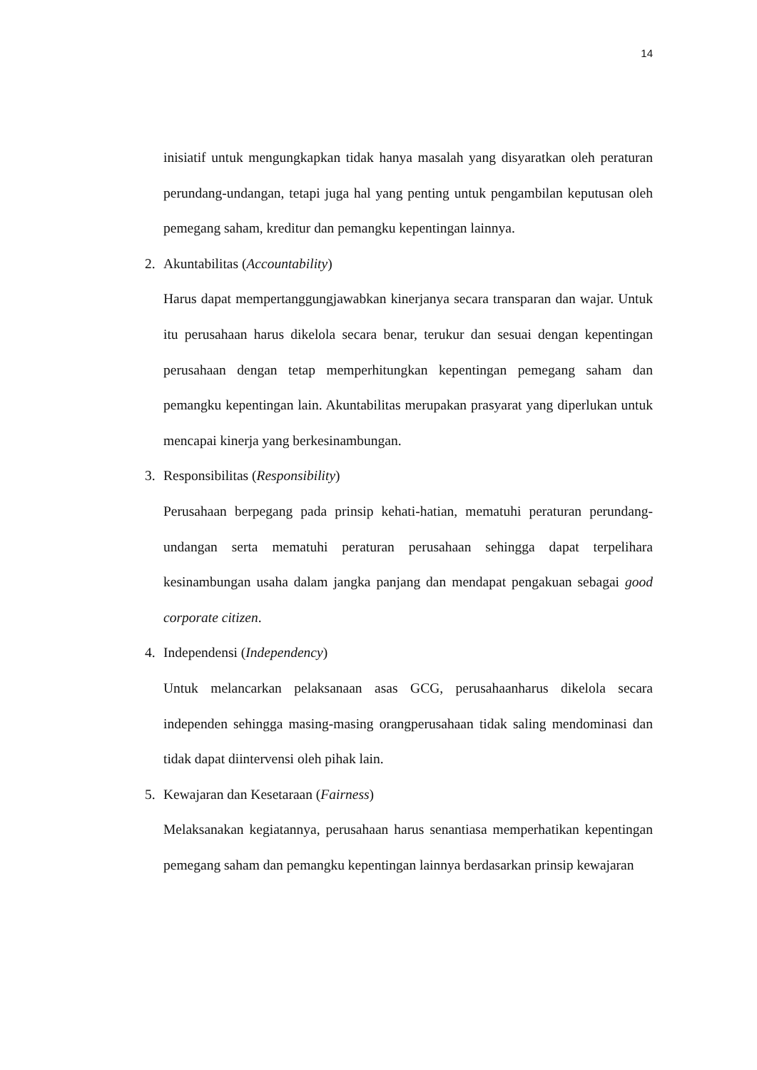14
inisiatif untuk mengungkapkan tidak hanya masalah yang disyaratkan oleh peraturan perundang-undangan, tetapi juga hal yang penting untuk pengambilan keputusan oleh pemegang saham, kreditur dan pemangku kepentingan lainnya.
2. Akuntabilitas (Accountability)
Harus dapat mempertanggungjawabkan kinerjanya secara transparan dan wajar. Untuk itu perusahaan harus dikelola secara benar, terukur dan sesuai dengan kepentingan perusahaan dengan tetap memperhitungkan kepentingan pemegang saham dan pemangku kepentingan lain. Akuntabilitas merupakan prasyarat yang diperlukan untuk mencapai kinerja yang berkesinambungan.
3. Responsibilitas (Responsibility)
Perusahaan berpegang pada prinsip kehati-hatian, mematuhi peraturan perundang-undangan serta mematuhi peraturan perusahaan sehingga dapat terpelihara kesinambungan usaha dalam jangka panjang dan mendapat pengakuan sebagai good corporate citizen.
4. Independensi (Independency)
Untuk melancarkan pelaksanaan asas GCG, perusahaanharus dikelola secara independen sehingga masing-masing orangperusahaan tidak saling mendominasi dan tidak dapat diintervensi oleh pihak lain.
5. Kewajaran dan Kesetaraan (Fairness)
Melaksanakan kegiatannya, perusahaan harus senantiasa memperhatikan kepentingan pemegang saham dan pemangku kepentingan lainnya berdasarkan prinsip kewajaran